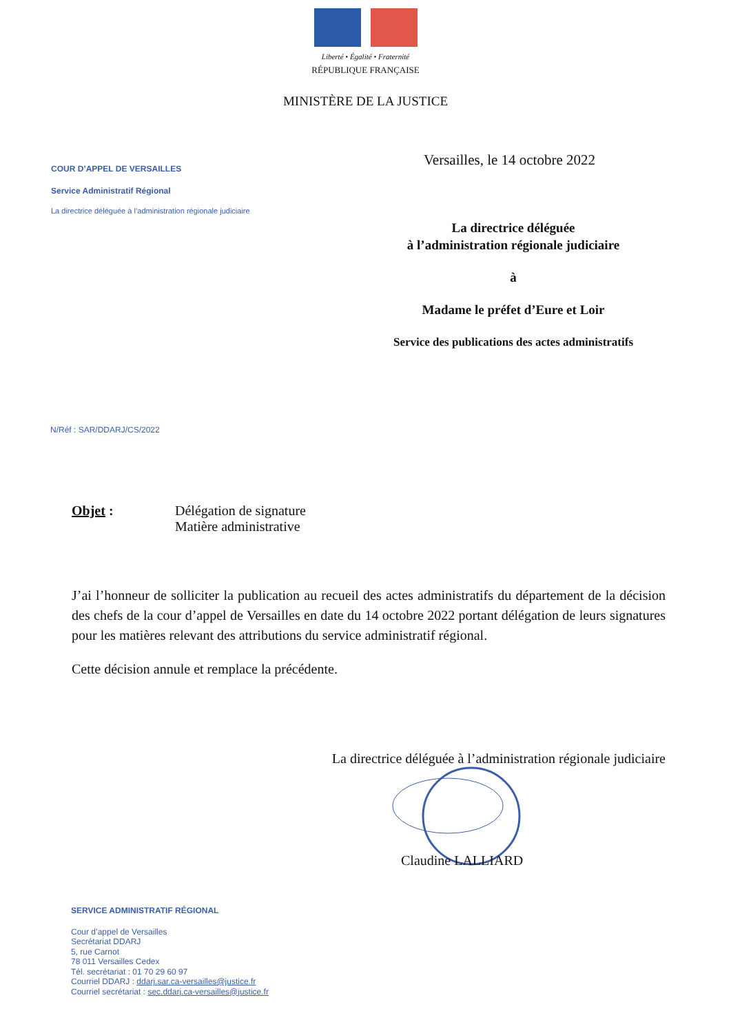Liberté • Égalité • Fraternité
RÉPUBLIQUE FRANÇAISE
MINISTÈRE DE LA JUSTICE
Versailles, le 14 octobre 2022
COUR D’APPEL DE VERSAILLES
Service Administratif Régional
La directrice déléguée à l’administration régionale judiciaire
La directrice déléguée
à l’administration régionale judiciaire
à
Madame le préfet d’Eure et Loir
Service des publications des actes administratifs
N/Réf : SAR/DDARJ/CS/2022
Objet : Délégation de signature
Matière administrative
J’ai l’honneur de solliciter la publication au recueil des actes administratifs du département de la décision des chefs de la cour d’appel de Versailles en date du 14 octobre 2022 portant délégation de leurs signatures pour les matières relevant des attributions du service administratif régional.
Cette décision annule et remplace la précédente.
La directrice déléguée à l’administration régionale judiciaire
Claudine LALLIARD
SERVICE ADMINISTRATIF RÉGIONAL
Cour d’appel de Versailles
Secrétariat DDARJ
5, rue Carnot
78 011 Versailles Cedex
Tél. secrétariat : 01 70 29 60 97
Courriel DDARJ : ddarj.sar.ca-versailles@justice.fr
Courriel secrétariat : sec.ddarj.ca-versailles@justice.fr